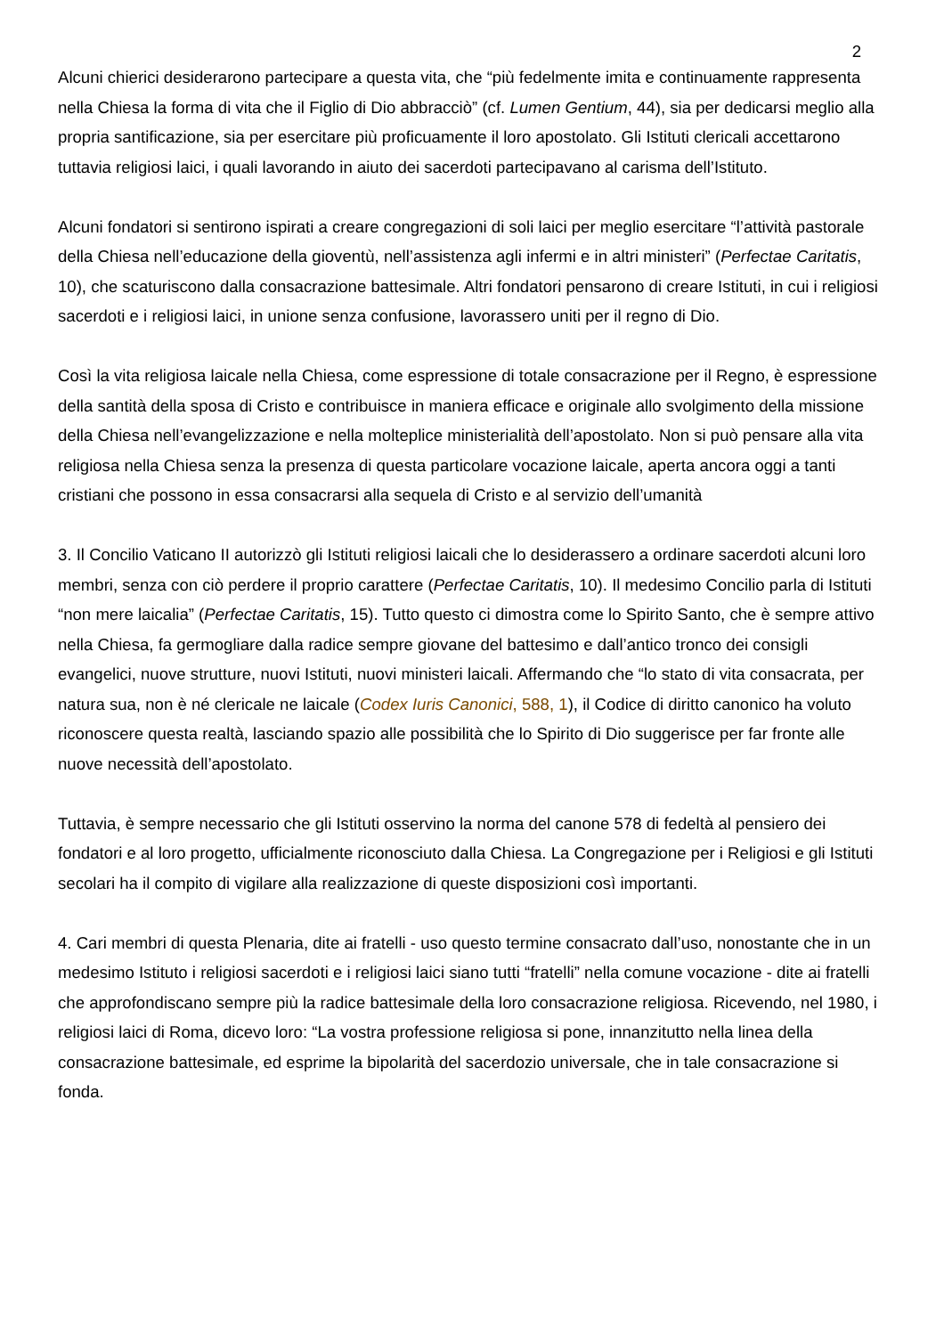2
Alcuni chierici desiderarono partecipare a questa vita, che “più fedelmente imita e continuamente rappresenta nella Chiesa la forma di vita che il Figlio di Dio abbracciò” (cf. Lumen Gentium, 44), sia per dedicarsi meglio alla propria santificazione, sia per esercitare più proficuamente il loro apostolato. Gli Istituti clericali accettarono tuttavia religiosi laici, i quali lavorando in aiuto dei sacerdoti partecipavano al carisma dell’Istituto.
Alcuni fondatori si sentirono ispirati a creare congregazioni di soli laici per meglio esercitare “l’attività pastorale della Chiesa nell’educazione della gioventù, nell’assistenza agli infermi e in altri ministeri” (Perfectae Caritatis, 10), che scaturiscono dalla consacrazione battesimale. Altri fondatori pensarono di creare Istituti, in cui i religiosi sacerdoti e i religiosi laici, in unione senza confusione, lavorassero uniti per il regno di Dio.
Così la vita religiosa laicale nella Chiesa, come espressione di totale consacrazione per il Regno, è espressione della santità della sposa di Cristo e contribuisce in maniera efficace e originale allo svolgimento della missione della Chiesa nell’evangelizzazione e nella molteplice ministerialità dell’apostolato. Non si può pensare alla vita religiosa nella Chiesa senza la presenza di questa particolare vocazione laicale, aperta ancora oggi a tanti cristiani che possono in essa consacrarsi alla sequela di Cristo e al servizio dell’umanità
3. Il Concilio Vaticano II autorizzò gli Istituti religiosi laicali che lo desiderassero a ordinare sacerdoti alcuni loro membri, senza con ciò perdere il proprio carattere (Perfectae Caritatis, 10). Il medesimo Concilio parla di Istituti “non mere laicalia” (Perfectae Caritatis, 15). Tutto questo ci dimostra come lo Spirito Santo, che è sempre attivo nella Chiesa, fa germogliare dalla radice sempre giovane del battesimo e dall’antico tronco dei consigli evangelici, nuove strutture, nuovi Istituti, nuovi ministeri laicali. Affermando che “lo stato di vita consacrata, per natura sua, non è né clericale ne laicale (Codex Iuris Canonici, 588, 1), il Codice di diritto canonico ha voluto riconoscere questa realtà, lasciando spazio alle possibilità che lo Spirito di Dio suggerisce per far fronte alle nuove necessità dell’apostolato.
Tuttavia, è sempre necessario che gli Istituti osservino la norma del canone 578 di fedeltà al pensiero dei fondatori e al loro progetto, ufficialmente riconosciuto dalla Chiesa. La Congregazione per i Religiosi e gli Istituti secolari ha il compito di vigilare alla realizzazione di queste disposizioni così importanti.
4. Cari membri di questa Plenaria, dite ai fratelli - uso questo termine consacrato dall’uso, nonostante che in un medesimo Istituto i religiosi sacerdoti e i religiosi laici siano tutti “fratelli” nella comune vocazione - dite ai fratelli che approfondiscano sempre più la radice battesimale della loro consacrazione religiosa. Ricevendo, nel 1980, i religiosi laici di Roma, dicevo loro: “La vostra professione religiosa si pone, innanzitutto nella linea della consacrazione battesimale, ed esprime la bipolarità del sacerdozio universale, che in tale consacrazione si fonda.